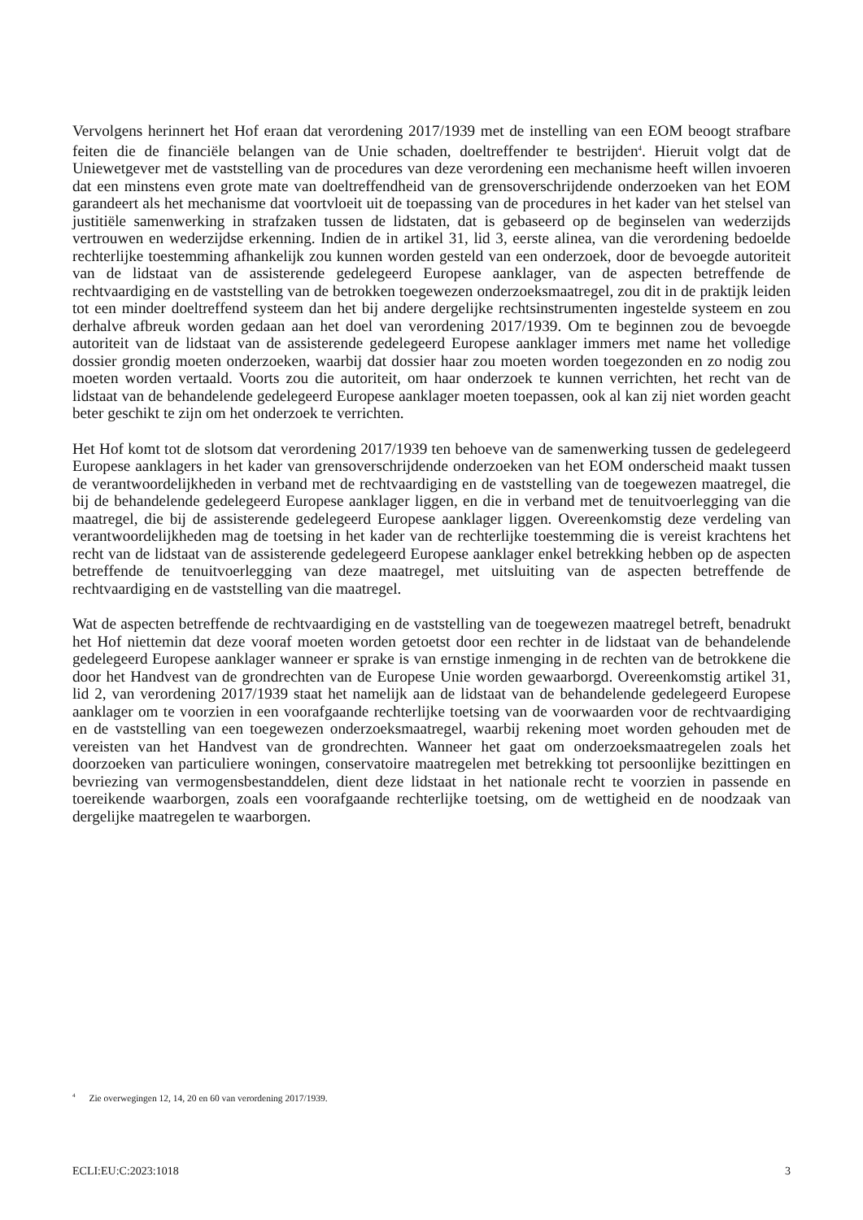Vervolgens herinnert het Hof eraan dat verordening 2017/1939 met de instelling van een EOM beoogt strafbare feiten die de financiële belangen van de Unie schaden, doeltreffender te bestrijden<sup>4</sup>. Hieruit volgt dat de Uniewetgever met de vaststelling van de procedures van deze verordening een mechanisme heeft willen invoeren dat een minstens even grote mate van doeltreffendheid van de grensoverschrijdende onderzoeken van het EOM garandeert als het mechanisme dat voortvloeit uit de toepassing van de procedures in het kader van het stelsel van justitiële samenwerking in strafzaken tussen de lidstaten, dat is gebaseerd op de beginselen van wederzijds vertrouwen en wederzijdse erkenning. Indien de in artikel 31, lid 3, eerste alinea, van die verordening bedoelde rechterlijke toestemming afhankelijk zou kunnen worden gesteld van een onderzoek, door de bevoegde autoriteit van de lidstaat van de assisterende gedelegeerd Europese aanklager, van de aspecten betreffende de rechtvaardiging en de vaststelling van de betrokken toegewezen onderzoeksmaatregel, zou dit in de praktijk leiden tot een minder doeltreffend systeem dan het bij andere dergelijke rechtsinstrumenten ingestelde systeem en zou derhalve afbreuk worden gedaan aan het doel van verordening 2017/1939. Om te beginnen zou de bevoegde autoriteit van de lidstaat van de assisterende gedelegeerd Europese aanklager immers met name het volledige dossier grondig moeten onderzoeken, waarbij dat dossier haar zou moeten worden toegezonden en zo nodig zou moeten worden vertaald. Voorts zou die autoriteit, om haar onderzoek te kunnen verrichten, het recht van de lidstaat van de behandelende gedelegeerd Europese aanklager moeten toepassen, ook al kan zij niet worden geacht beter geschikt te zijn om het onderzoek te verrichten.
Het Hof komt tot de slotsom dat verordening 2017/1939 ten behoeve van de samenwerking tussen de gedelegeerd Europese aanklagers in het kader van grensoverschrijdende onderzoeken van het EOM onderscheid maakt tussen de verantwoordelijkheden in verband met de rechtvaardiging en de vaststelling van de toegewezen maatregel, die bij de behandelende gedelegeerd Europese aanklager liggen, en die in verband met de tenuitvoerlegging van die maatregel, die bij de assisterende gedelegeerd Europese aanklager liggen. Overeenkomstig deze verdeling van verantwoordelijkheden mag de toetsing in het kader van de rechterlijke toestemming die is vereist krachtens het recht van de lidstaat van de assisterende gedelegeerd Europese aanklager enkel betrekking hebben op de aspecten betreffende de tenuitvoerlegging van deze maatregel, met uitsluiting van de aspecten betreffende de rechtvaardiging en de vaststelling van die maatregel.
Wat de aspecten betreffende de rechtvaardiging en de vaststelling van de toegewezen maatregel betreft, benadrukt het Hof niettemin dat deze vooraf moeten worden getoetst door een rechter in de lidstaat van de behandelende gedelegeerd Europese aanklager wanneer er sprake is van ernstige inmenging in de rechten van de betrokkene die door het Handvest van de grondrechten van de Europese Unie worden gewaarborgd. Overeenkomstig artikel 31, lid 2, van verordening 2017/1939 staat het namelijk aan de lidstaat van de behandelende gedelegeerd Europese aanklager om te voorzien in een voorafgaande rechterlijke toetsing van de voorwaarden voor de rechtvaardiging en de vaststelling van een toegewezen onderzoeksmaatregel, waarbij rekening moet worden gehouden met de vereisten van het Handvest van de grondrechten. Wanneer het gaat om onderzoeksmaatregelen zoals het doorzoeken van particuliere woningen, conservatoire maatregelen met betrekking tot persoonlijke bezittingen en bevriezing van vermogensbestanddelen, dient deze lidstaat in het nationale recht te voorzien in passende en toereikende waarborgen, zoals een voorafgaande rechterlijke toetsing, om de wettigheid en de noodzaak van dergelijke maatregelen te waarborgen.
<sup>4</sup> Zie overwegingen 12, 14, 20 en 60 van verordening 2017/1939.
ECLI:EU:C:2023:1018 3